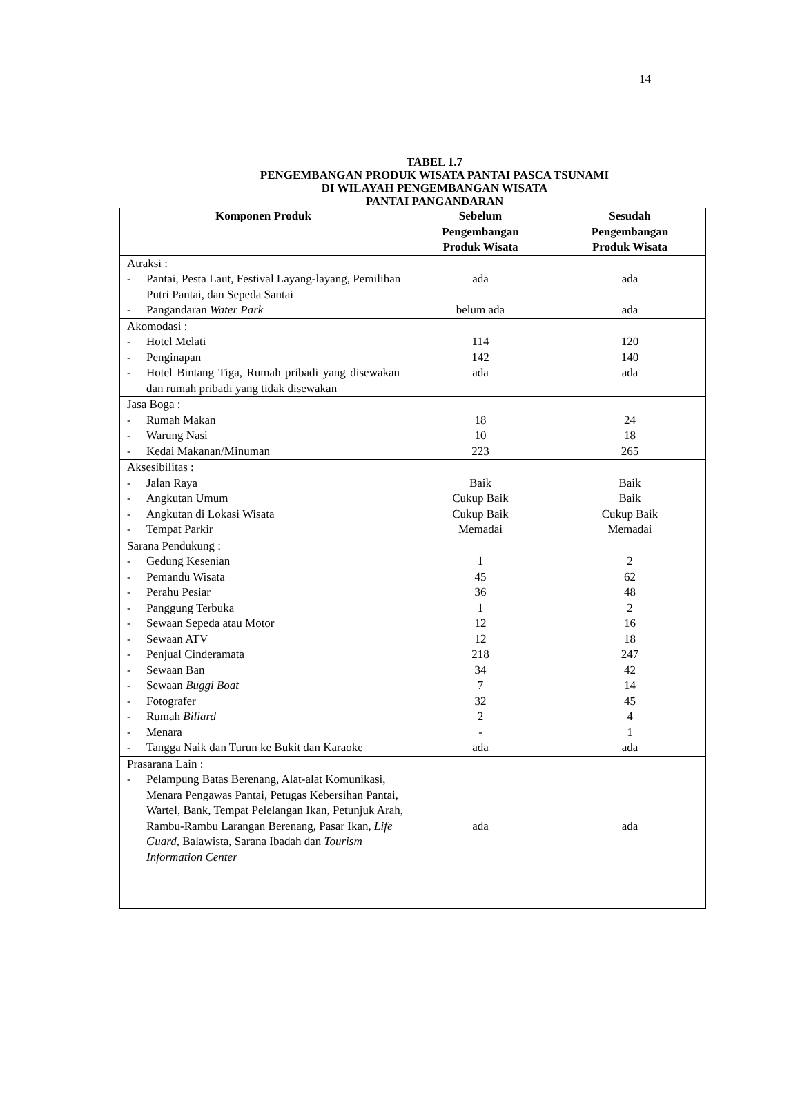14
TABEL 1.7
PENGEMBANGAN PRODUK WISATA PANTAI PASCA TSUNAMI
DI WILAYAH PENGEMBANGAN WISATA
PANTAI PANGANDARAN
| Komponen Produk | Sebelum Pengembangan Produk Wisata | Sesudah Pengembangan Produk Wisata |
| --- | --- | --- |
| Atraksi : - Pantai, Pesta Laut, Festival Layang-layang, Pemilihan Putri Pantai, dan Sepeda Santai - Pangandaran Water Park | ada belum ada | ada ada |
| Akomodasi : - Hotel Melati - Penginapan - Hotel Bintang Tiga, Rumah pribadi yang disewakan dan rumah pribadi yang tidak disewakan | 114 142 ada | 120 140 ada |
| Jasa Boga : - Rumah Makan - Warung Nasi - Kedai Makanan/Minuman | 18 10 223 | 24 18 265 |
| Aksesibilitas : - Jalan Raya - Angkutan Umum - Angkutan di Lokasi Wisata - Tempat Parkir | Baik Cukup Baik Cukup Baik Memadai | Baik Baik Cukup Baik Memadai |
| Sarana Pendukung : - Gedung Kesenian - Pemandu Wisata - Perahu Pesiar - Panggung Terbuka - Sewaan Sepeda atau Motor - Sewaan ATV - Penjual Cinderamata - Sewaan Ban - Sewaan Buggi Boat - Fotografer - Rumah Biliard - Menara - Tangga Naik dan Turun ke Bukit dan Karaoke | 1 45 36 1 12 12 218 34 7 32 2 - ada | 2 62 48 2 16 18 247 42 14 45 4 1 ada |
| Prasarana Lain : - Pelampung Batas Berenang, Alat-alat Komunikasi, Menara Pengawas Pantai, Petugas Kebersihan Pantai, Wartel, Bank, Tempat Pelelangan Ikan, Petunjuk Arah, Rambu-Rambu Larangan Berenang, Pasar Ikan, Life Guard , Balawista, Sarana Ibadah dan Tourism Information Center | ada | ada |